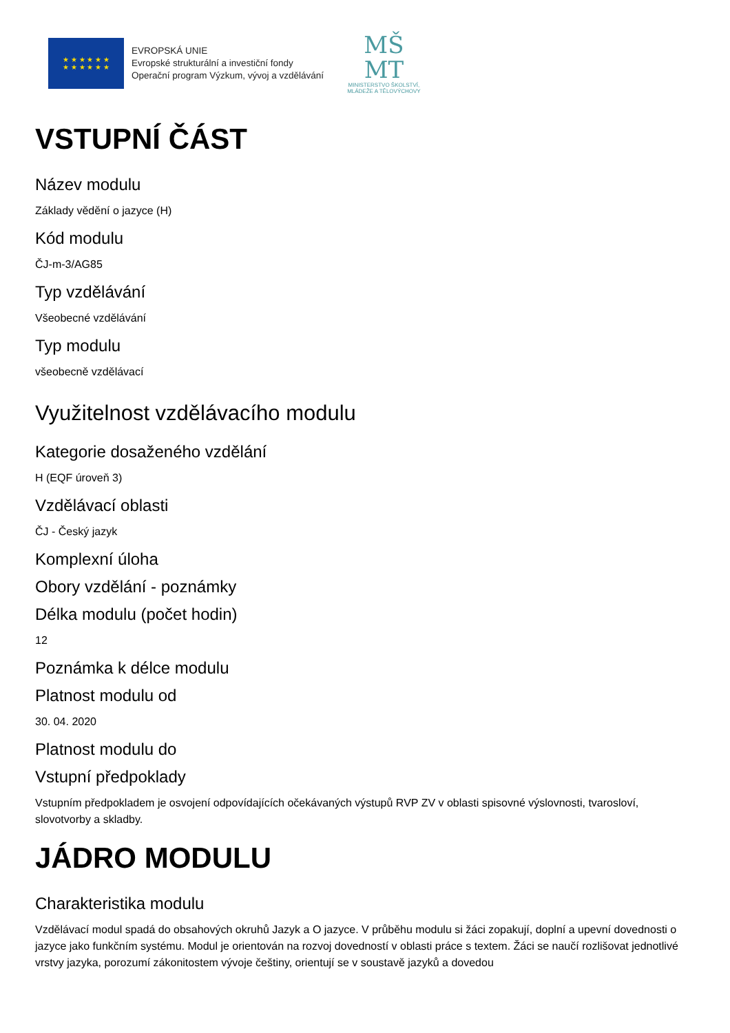★ ★ ★ ★ ★ ★
★ ★ ★ ★ ★ ★
EVROPSKÁ UNIE
Evropské strukturální a investiční fondy
Operační program Výzkum, vývoj a vzdělávání
MŠ
MT
MINISTERSTVO ŠKOLSTVÍ,
MLÁDEŽE A TĚLOVÝCHOVY
VSTUPNÍ ČÁST
Název modulu
Základy vědění o jazyce (H)
Kód modulu
ČJ-m-3/AG85
Typ vzdělávání
Všeobecné vzdělávání
Typ modulu
všeobecně vzdělávací
Využitelnost vzdělávacího modulu
Kategorie dosaženého vzdělání
H (EQF úroveň 3)
Vzdělávací oblasti
ČJ - Český jazyk
Komplexní úloha
Obory vzdělání - poznámky
Délka modulu (počet hodin)
12
Poznámka k délce modulu
Platnost modulu od
30. 04. 2020
Platnost modulu do
Vstupní předpoklady
Vstupním předpokladem je osvojení odpovídajících očekávaných výstupů RVP ZV v oblasti spisovné výslovnosti, tvarosloví, slovotvorby a skladby.
JÁDRO MODULU
Charakteristika modulu
Vzdělávací modul spadá do obsahových okruhů Jazyk a O jazyce. V průběhu modulu si žáci zopakují, doplní a upevní dovednosti o jazyce jako funkčním systému. Modul je orientován na rozvoj dovedností v oblasti práce s textem. Žáci se naučí rozlišovat jednotlivé vrstvy jazyka, porozumí zákonitostem vývoje češtiny, orientují se v soustavě jazyků a dovedou